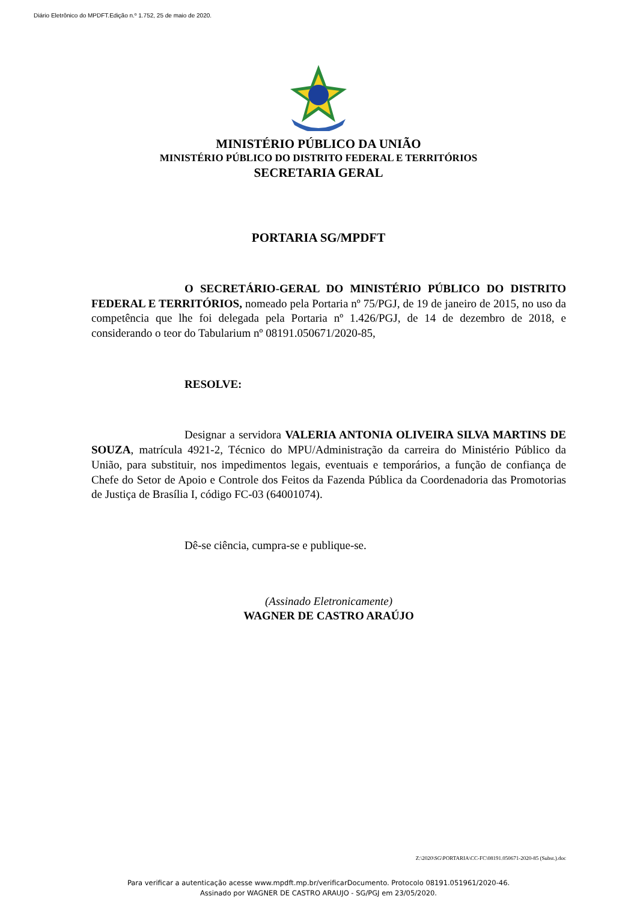Diário Eletrônico do MPDFT.Edição n.º 1.752, 25 de maio de 2020.
MINISTÉRIO PÚBLICO DA UNIÃO
MINISTÉRIO PÚBLICO DO DISTRITO FEDERAL E TERRITÓRIOS
SECRETARIA GERAL
PORTARIA SG/MPDFT
O SECRETÁRIO-GERAL DO MINISTÉRIO PÚBLICO DO DISTRITO FEDERAL E TERRITÓRIOS, nomeado pela Portaria nº 75/PGJ, de 19 de janeiro de 2015, no uso da competência que lhe foi delegada pela Portaria nº 1.426/PGJ, de 14 de dezembro de 2018, e considerando o teor do Tabularium nº 08191.050671/2020-85,
RESOLVE:
Designar a servidora VALERIA ANTONIA OLIVEIRA SILVA MARTINS DE SOUZA, matrícula 4921-2, Técnico do MPU/Administração da carreira do Ministério Público da União, para substituir, nos impedimentos legais, eventuais e temporários, a função de confiança de Chefe do Setor de Apoio e Controle dos Feitos da Fazenda Pública da Coordenadoria das Promotorias de Justiça de Brasília I, código FC-03 (64001074).
Dê-se ciência, cumpra-se e publique-se.
(Assinado Eletronicamente)
WAGNER DE CASTRO ARAÚJO
Z:\2020\SG\PORTARIA\CC-FC\08191.050671-2020-85 (Subst.).doc
Para verificar a autenticação acesse www.mpdft.mp.br/verificarDocumento. Protocolo 08191.051961/2020-46.
Assinado por WAGNER DE CASTRO ARAUJO - SG/PGJ em 23/05/2020.